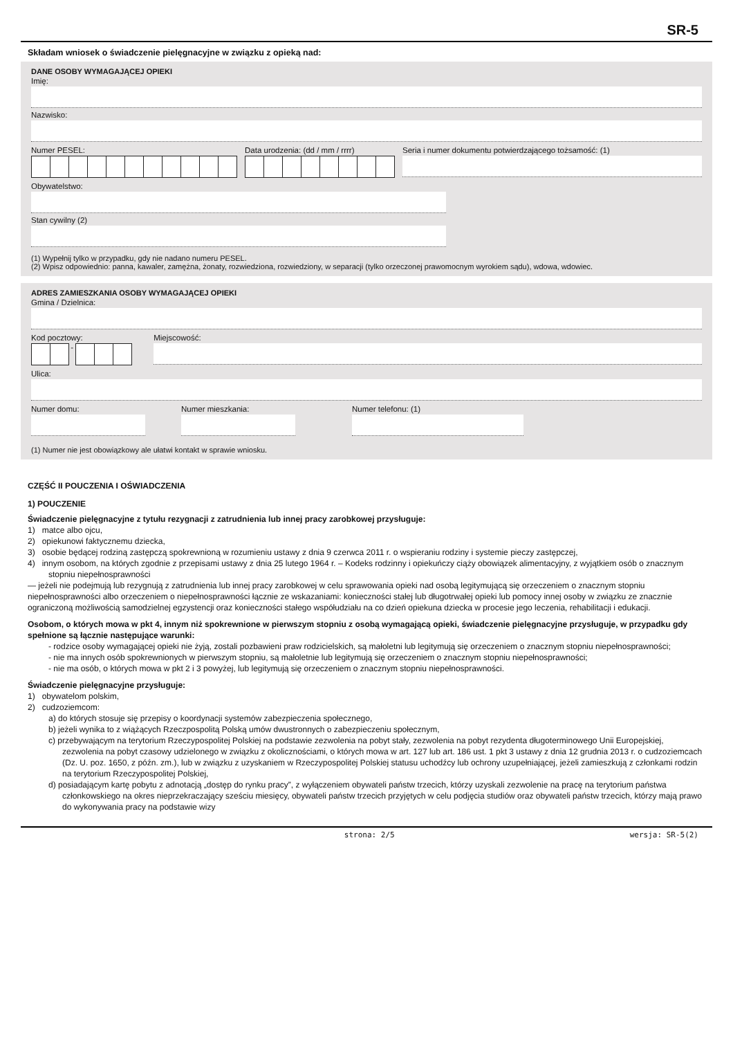SR-5
Składam wniosek o świadczenie pielęgnacyjne w związku z opieką nad:
DANE OSOBY WYMAGAJĄCEJ OPIEKI
Imię:
Nazwisko:
Numer PESEL: Data urodzenia: (dd / mm / rrrr)
Seria i numer dokumentu potwierdzającego tożsamość: (1)
Obywatelstwo:
Stan cywilny (2)
(1) Wypełnij tylko w przypadku, gdy nie nadano numeru PESEL.
(2) Wpisz odpowiednio: panna, kawaler, zamężna, żonaty, rozwiedziona, rozwiedziony, w separacji (tylko orzeczonej prawomocnym wyrokiem sądu), wdowa, wdowiec.
ADRES ZAMIESZKANIA OSOBY WYMAGAJĄCEJ OPIEKI
Gmina / Dzielnica:
Kod pocztowy:
-
Miejscowość:
Ulica:
Numer domu: Numer mieszkania: Numer telefonu: (1)
(1) Numer nie jest obowiązkowy ale ułatwi kontakt w sprawie wniosku.
CZĘŚĆ II POUCZENIA I OŚWIADCZENIA
1) POUCZENIE
Świadczenie pielęgnacyjne z tytułu rezygnacji z zatrudnienia lub innej pracy zarobkowej przysługuje:
1) matce albo ojcu,
2) opiekunowi faktycznemu dziecka,
3) osobie będącej rodziną zastępczą spokrewnioną w rozumieniu ustawy z dnia 9 czerwca 2011 r. o wspieraniu rodziny i systemie pieczy zastępczej,
4) innym osobom, na których zgodnie z przepisami ustawy z dnia 25 lutego 1964 r. – Kodeks rodzinny i opiekuńczy ciąży obowiązek alimentacyjny, z wyjątkiem osób o znacznym stopniu niepełnosprawności
— jeżeli nie podejmują lub rezygnują z zatrudnienia lub innej pracy zarobkowej w celu sprawowania opieki nad osobą legitymującą się orzeczeniem o znacznym stopniu niepełnosprawności albo orzeczeniem o niepełnosprawności łącznie ze wskazaniami: konieczności stałej lub długotrwałej opieki lub pomocy innej osoby w związku ze znacznie ograniczoną możliwością samodzielnej egzystencji oraz konieczności stałego współudziału na co dzień opiekuna dziecka w procesie jego leczenia, rehabilitacji i edukacji.
Osobom, o których mowa w pkt 4, innym niż spokrewnione w pierwszym stopniu z osobą wymagającą opieki, świadczenie pielęgnacyjne przysługuje, w przypadku gdy spełnione są łącznie następujące warunki:
- rodzice osoby wymagającej opieki nie żyją, zostali pozbawieni praw rodzicielskich, są małoletni lub legitymują się orzeczeniem o znacznym stopniu niepełnosprawności;
- nie ma innych osób spokrewnionych w pierwszym stopniu, są małoletnie lub legitymują się orzeczeniem o znacznym stopniu niepełnosprawności;
- nie ma osób, o których mowa w pkt 2 i 3 powyżej, lub legitymują się orzeczeniem o znacznym stopniu niepełnosprawności.
Świadczenie pielęgnacyjne przysługuje:
1) obywatelom polskim,
2) cudzoziemcom:
a) do których stosuje się przepisy o koordynacji systemów zabezpieczenia społecznego,
b) jeżeli wynika to z wiążących Rzeczpospolitą Polską umów dwustronnych o zabezpieczeniu społecznym,
c) przebywającym na terytorium Rzeczypospolitej Polskiej na podstawie zezwolenia na pobyt stały, zezwolenia na pobyt rezydenta długoterminowego Unii Europejskiej, zezwolenia na pobyt czasowy udzielonego w związku z okolicznościami, o których mowa w art. 127 lub art. 186 ust. 1 pkt 3 ustawy z dnia 12 grudnia 2013 r. o cudzoziemcach (Dz. U. poz. 1650, z późn. zm.), lub w związku z uzyskaniem w Rzeczypospolitej Polskiej statusu uchodźcy lub ochrony uzupełniającej, jeżeli zamieszkują z członkami rodzin na terytorium Rzeczypospolitej Polskiej,
d) posiadającym kartę pobytu z adnotacją „dostęp do rynku pracy”, z wyłączeniem obywateli państw trzecich, którzy uzyskali zezwolenie na pracę na terytorium państwa członkowskiego na okres nieprzekraczający sześciu miesięcy, obywateli państw trzecich przyjętych w celu podjęcia studiów oraz obywateli państw trzecich, którzy mają prawo do wykonywania pracy na podstawie wizy
strona: 2/5 wersja: SR-5(2)